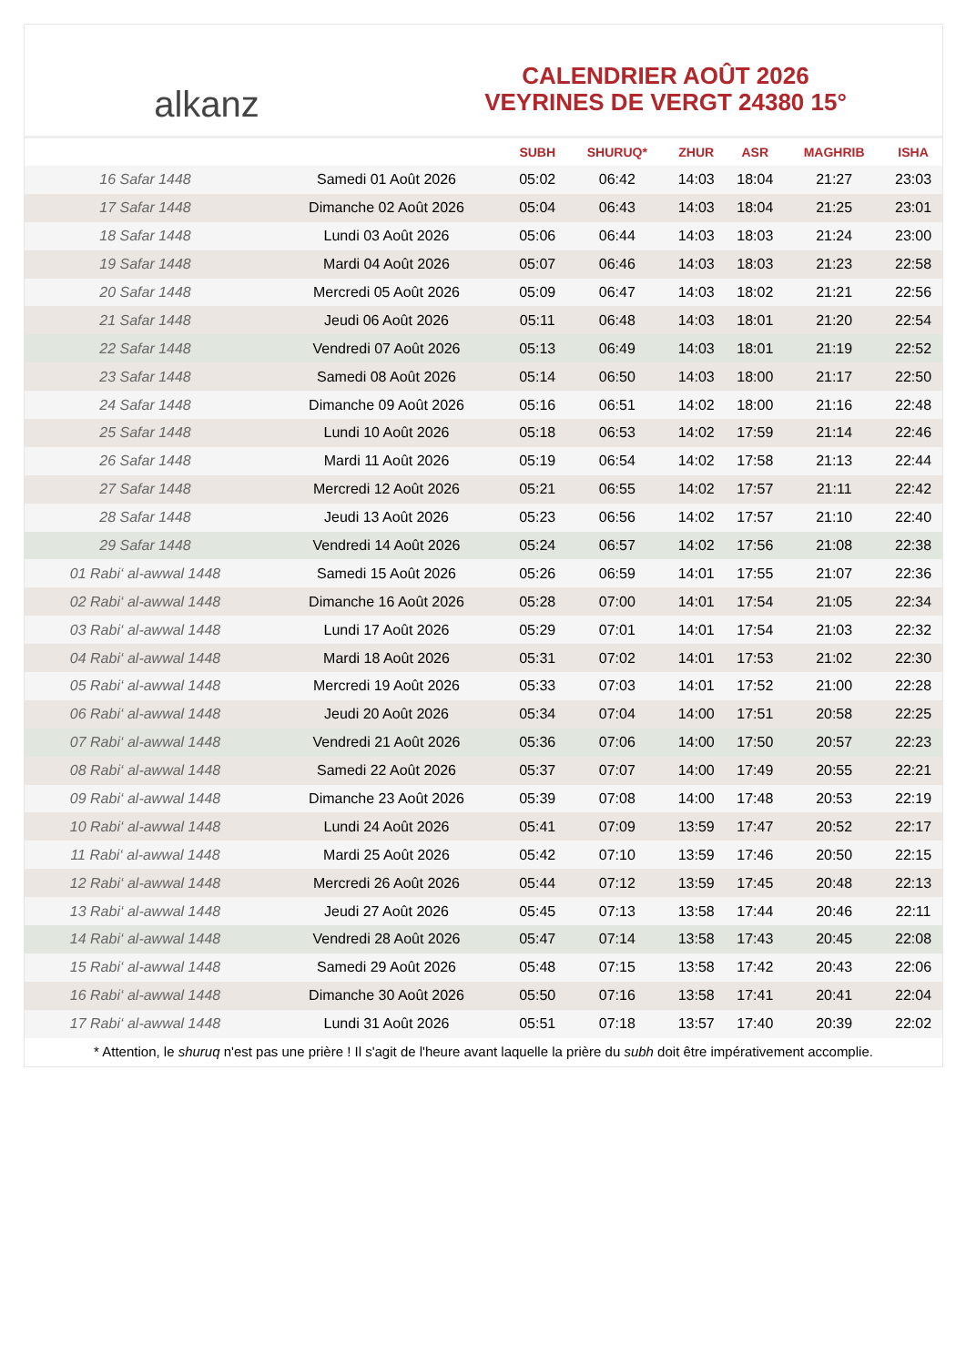alkanz
CALENDRIER AOÛT 2026
VEYRINES DE VERGT 24380 15°
| | | SUBH | SHURUQ* | ZHUR | ASR | MAGHRIB | ISHA |
| --- | --- | --- | --- | --- | --- | --- | --- |
| 16 Safar 1448 | Samedi 01 Août 2026 | 05:02 | 06:42 | 14:03 | 18:04 | 21:27 | 23:03 |
| 17 Safar 1448 | Dimanche 02 Août 2026 | 05:04 | 06:43 | 14:03 | 18:04 | 21:25 | 23:01 |
| 18 Safar 1448 | Lundi 03 Août 2026 | 05:06 | 06:44 | 14:03 | 18:03 | 21:24 | 23:00 |
| 19 Safar 1448 | Mardi 04 Août 2026 | 05:07 | 06:46 | 14:03 | 18:03 | 21:23 | 22:58 |
| 20 Safar 1448 | Mercredi 05 Août 2026 | 05:09 | 06:47 | 14:03 | 18:02 | 21:21 | 22:56 |
| 21 Safar 1448 | Jeudi 06 Août 2026 | 05:11 | 06:48 | 14:03 | 18:01 | 21:20 | 22:54 |
| 22 Safar 1448 | Vendredi 07 Août 2026 | 05:13 | 06:49 | 14:03 | 18:01 | 21:19 | 22:52 |
| 23 Safar 1448 | Samedi 08 Août 2026 | 05:14 | 06:50 | 14:03 | 18:00 | 21:17 | 22:50 |
| 24 Safar 1448 | Dimanche 09 Août 2026 | 05:16 | 06:51 | 14:02 | 18:00 | 21:16 | 22:48 |
| 25 Safar 1448 | Lundi 10 Août 2026 | 05:18 | 06:53 | 14:02 | 17:59 | 21:14 | 22:46 |
| 26 Safar 1448 | Mardi 11 Août 2026 | 05:19 | 06:54 | 14:02 | 17:58 | 21:13 | 22:44 |
| 27 Safar 1448 | Mercredi 12 Août 2026 | 05:21 | 06:55 | 14:02 | 17:57 | 21:11 | 22:42 |
| 28 Safar 1448 | Jeudi 13 Août 2026 | 05:23 | 06:56 | 14:02 | 17:57 | 21:10 | 22:40 |
| 29 Safar 1448 | Vendredi 14 Août 2026 | 05:24 | 06:57 | 14:02 | 17:56 | 21:08 | 22:38 |
| 01 Rabi‘ al-awwal 1448 | Samedi 15 Août 2026 | 05:26 | 06:59 | 14:01 | 17:55 | 21:07 | 22:36 |
| 02 Rabi‘ al-awwal 1448 | Dimanche 16 Août 2026 | 05:28 | 07:00 | 14:01 | 17:54 | 21:05 | 22:34 |
| 03 Rabi‘ al-awwal 1448 | Lundi 17 Août 2026 | 05:29 | 07:01 | 14:01 | 17:54 | 21:03 | 22:32 |
| 04 Rabi‘ al-awwal 1448 | Mardi 18 Août 2026 | 05:31 | 07:02 | 14:01 | 17:53 | 21:02 | 22:30 |
| 05 Rabi‘ al-awwal 1448 | Mercredi 19 Août 2026 | 05:33 | 07:03 | 14:01 | 17:52 | 21:00 | 22:28 |
| 06 Rabi‘ al-awwal 1448 | Jeudi 20 Août 2026 | 05:34 | 07:04 | 14:00 | 17:51 | 20:58 | 22:25 |
| 07 Rabi‘ al-awwal 1448 | Vendredi 21 Août 2026 | 05:36 | 07:06 | 14:00 | 17:50 | 20:57 | 22:23 |
| 08 Rabi‘ al-awwal 1448 | Samedi 22 Août 2026 | 05:37 | 07:07 | 14:00 | 17:49 | 20:55 | 22:21 |
| 09 Rabi‘ al-awwal 1448 | Dimanche 23 Août 2026 | 05:39 | 07:08 | 14:00 | 17:48 | 20:53 | 22:19 |
| 10 Rabi‘ al-awwal 1448 | Lundi 24 Août 2026 | 05:41 | 07:09 | 13:59 | 17:47 | 20:52 | 22:17 |
| 11 Rabi‘ al-awwal 1448 | Mardi 25 Août 2026 | 05:42 | 07:10 | 13:59 | 17:46 | 20:50 | 22:15 |
| 12 Rabi‘ al-awwal 1448 | Mercredi 26 Août 2026 | 05:44 | 07:12 | 13:59 | 17:45 | 20:48 | 22:13 |
| 13 Rabi‘ al-awwal 1448 | Jeudi 27 Août 2026 | 05:45 | 07:13 | 13:58 | 17:44 | 20:46 | 22:11 |
| 14 Rabi‘ al-awwal 1448 | Vendredi 28 Août 2026 | 05:47 | 07:14 | 13:58 | 17:43 | 20:45 | 22:08 |
| 15 Rabi‘ al-awwal 1448 | Samedi 29 Août 2026 | 05:48 | 07:15 | 13:58 | 17:42 | 20:43 | 22:06 |
| 16 Rabi‘ al-awwal 1448 | Dimanche 30 Août 2026 | 05:50 | 07:16 | 13:58 | 17:41 | 20:41 | 22:04 |
| 17 Rabi‘ al-awwal 1448 | Lundi 31 Août 2026 | 05:51 | 07:18 | 13:57 | 17:40 | 20:39 | 22:02 |
* Attention, le shuruq n'est pas une prière ! Il s'agit de l'heure avant laquelle la prière du subh doit être impérativement accomplie.